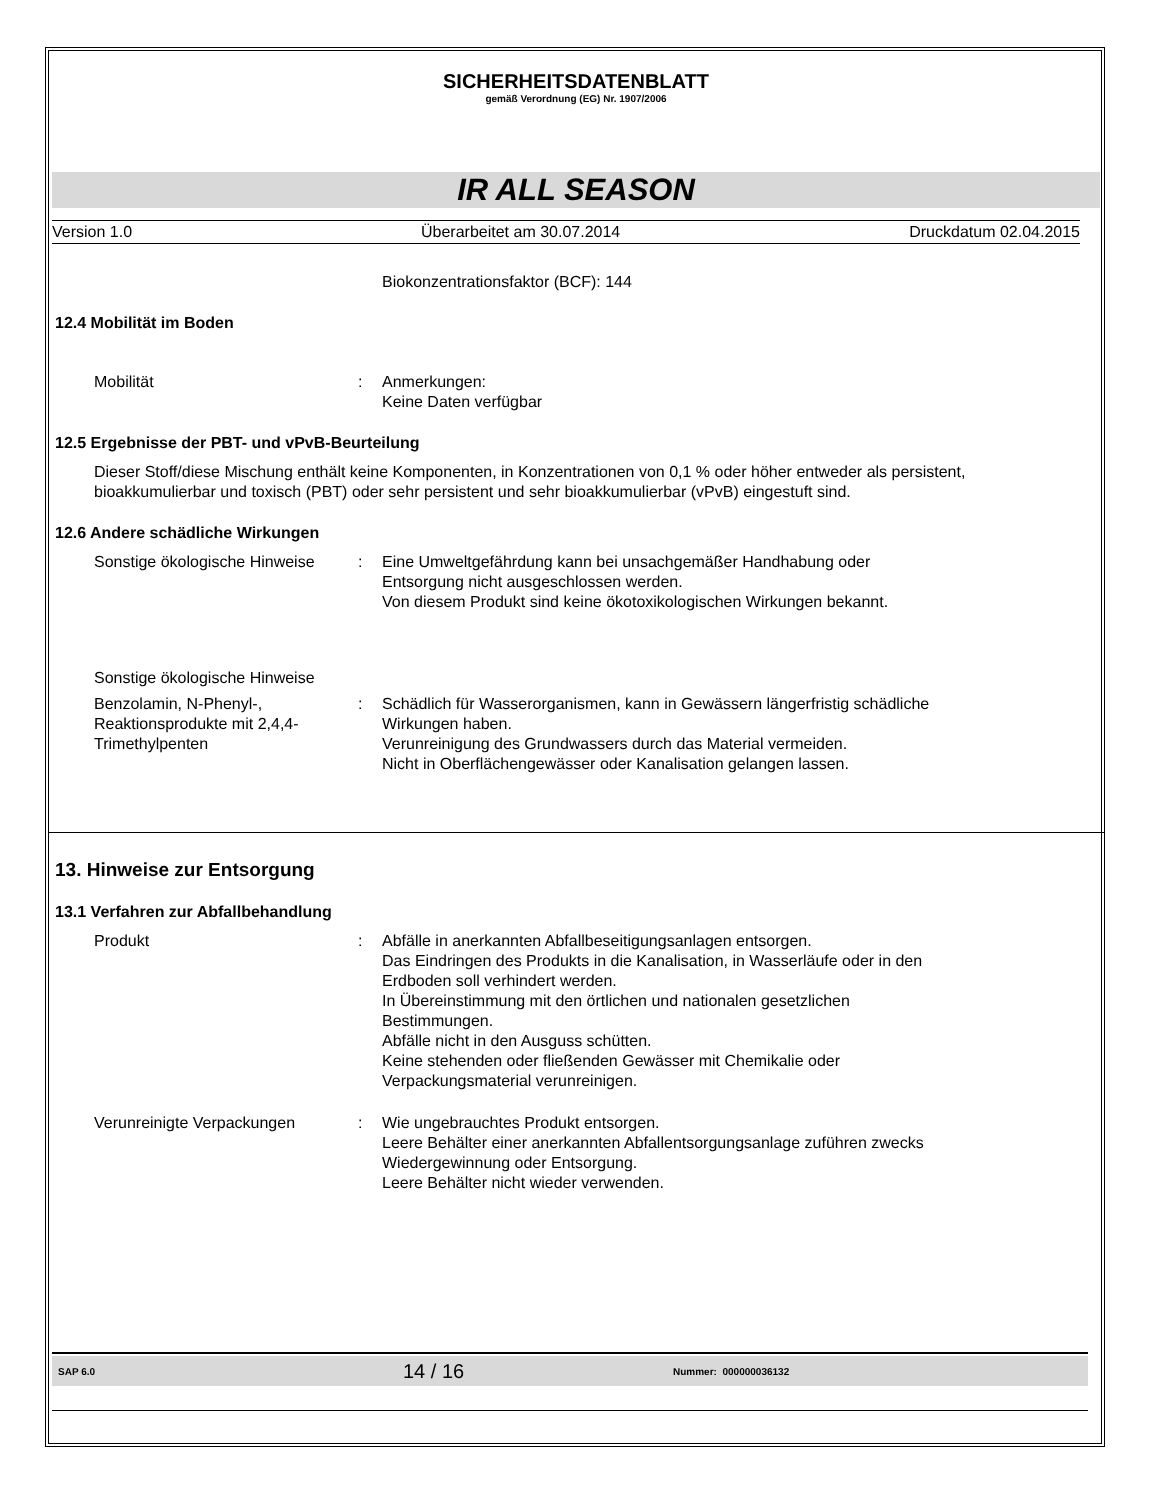SICHERHEITSDATENBLATT
gemäß Verordnung (EG) Nr. 1907/2006
IR ALL SEASON
Version 1.0 Überarbeitet am 30.07.2014 Druckdatum 02.04.2015
Biokonzentrationsfaktor (BCF): 144
12.4 Mobilität im Boden
Mobilität : Anmerkungen:
Keine Daten verfügbar
12.5 Ergebnisse der PBT- und vPvB-Beurteilung
Dieser Stoff/diese Mischung enthält keine Komponenten, in Konzentrationen von 0,1 % oder höher entweder als persistent, bioakkumulierbar und toxisch (PBT) oder sehr persistent und sehr bioakkumulierbar (vPvB) eingestuft sind.
12.6 Andere schädliche Wirkungen
Sonstige ökologische Hinweise
: Eine Umweltgefährdung kann bei unsachgemäßer Handhabung oder Entsorgung nicht ausgeschlossen werden.
Von diesem Produkt sind keine ökotoxikologischen Wirkungen bekannt.
Sonstige ökologische Hinweise
Benzolamin, N-Phenyl-, Reaktionsprodukte mit 2,4,4-Trimethylpenten
: Schädlich für Wasserorganismen, kann in Gewässern längerfristig schädliche Wirkungen haben.
Verunreinigung des Grundwassers durch das Material vermeiden.
Nicht in Oberflächengewässer oder Kanalisation gelangen lassen.
13. Hinweise zur Entsorgung
13.1 Verfahren zur Abfallbehandlung
Produkt : Abfälle in anerkannten Abfallbeseitigungsanlagen entsorgen.
Das Eindringen des Produkts in die Kanalisation, in Wasserläufe oder in den Erdboden soll verhindert werden.
In Übereinstimmung mit den örtlichen und nationalen gesetzlichen Bestimmungen.
Abfälle nicht in den Ausguss schütten.
Keine stehenden oder fließenden Gewässer mit Chemikalie oder Verpackungsmaterial verunreinigen.
Verunreinigte Verpackungen : Wie ungebrauchtes Produkt entsorgen.
Leere Behälter einer anerkannten Abfallentsorgungsanlage zuführen zwecks Wiedergewinnung oder Entsorgung.
Leere Behälter nicht wieder verwenden.
SAP 6.0 14 / 16 Nummer: 000000036132